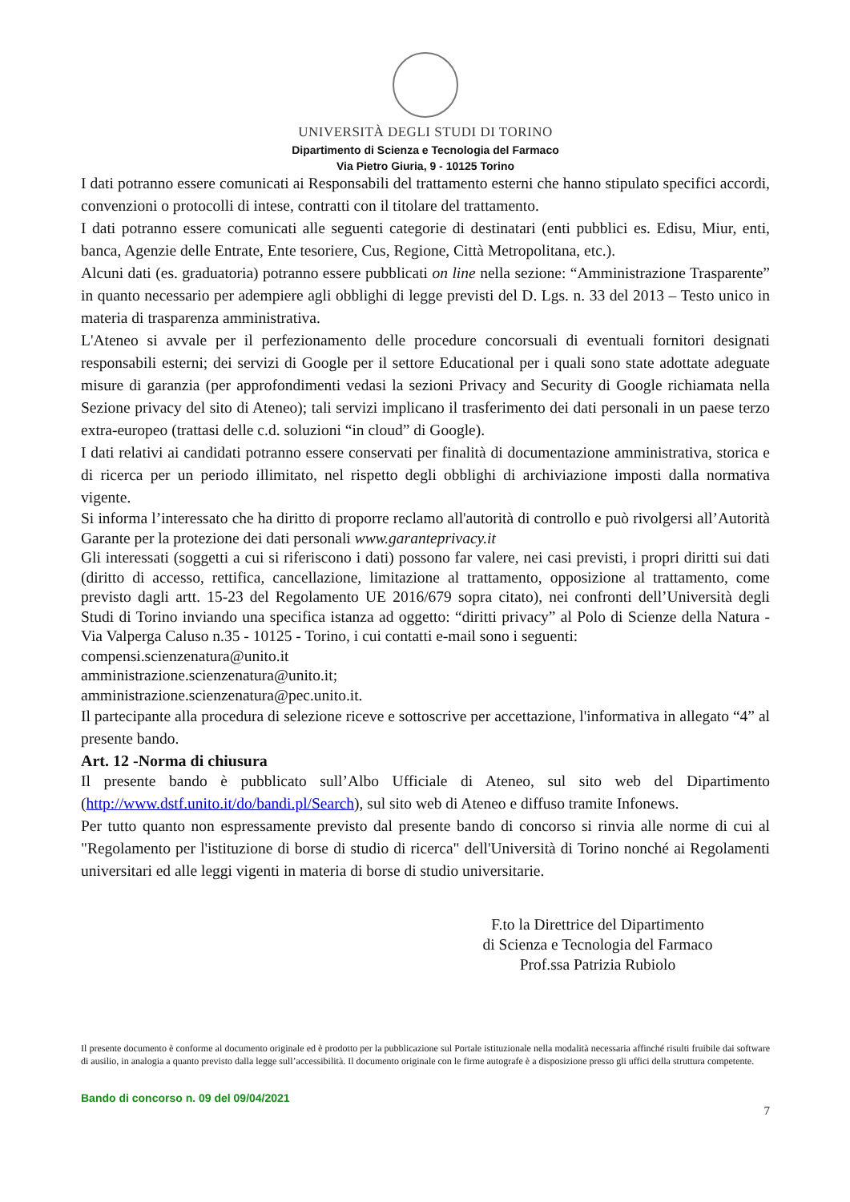UNIVERSITÀ DEGLI STUDI DI TORINO
Dipartimento di Scienza e Tecnologia del Farmaco
Via Pietro Giuria, 9 - 10125 Torino
I dati potranno essere comunicati ai Responsabili del trattamento esterni che hanno stipulato specifici accordi, convenzioni o protocolli di intese, contratti con il titolare del trattamento.
I dati potranno essere comunicati alle seguenti categorie di destinatari (enti pubblici es. Edisu, Miur, enti, banca, Agenzie delle Entrate, Ente tesoriere, Cus, Regione, Città Metropolitana, etc.).
Alcuni dati (es. graduatoria) potranno essere pubblicati on line nella sezione: “Amministrazione Trasparente” in quanto necessario per adempiere agli obblighi di legge previsti del D. Lgs. n. 33 del 2013 – Testo unico in materia di trasparenza amministrativa.
L'Ateneo si avvale per il perfezionamento delle procedure concorsuali di eventuali fornitori designati responsabili esterni; dei servizi di Google per il settore Educational per i quali sono state adottate adeguate misure di garanzia (per approfondimenti vedasi la sezioni Privacy and Security di Google richiamata nella Sezione privacy del sito di Ateneo); tali servizi implicano il trasferimento dei dati personali in un paese terzo extra-europeo (trattasi delle c.d. soluzioni “in cloud” di Google).
I dati relativi ai candidati potranno essere conservati per finalità di documentazione amministrativa, storica e di ricerca per un periodo illimitato, nel rispetto degli obblighi di archiviazione imposti dalla normativa vigente.
Si informa l’interessato che ha diritto di proporre reclamo all'autorità di controllo e può rivolgersi all’Autorità Garante per la protezione dei dati personali www.garanteprivacy.it
Gli interessati (soggetti a cui si riferiscono i dati) possono far valere, nei casi previsti, i propri diritti sui dati (diritto di accesso, rettifica, cancellazione, limitazione al trattamento, opposizione al trattamento, come previsto dagli artt. 15-23 del Regolamento UE 2016/679 sopra citato), nei confronti dell’Università degli Studi di Torino inviando una specifica istanza ad oggetto: “diritti privacy” al Polo di Scienze della Natura - Via Valperga Caluso n.35 - 10125 - Torino, i cui contatti e-mail sono i seguenti:
compensi.scienzenatura@unito.it
amministrazione.scienzenatura@unito.it;
amministrazione.scienzenatura@pec.unito.it.
Il partecipante alla procedura di selezione riceve e sottoscrive per accettazione, l'informativa in allegato “4” al presente bando.
Art. 12 -Norma di chiusura
Il presente bando è pubblicato sull’Albo Ufficiale di Ateneo, sul sito web del Dipartimento (http://www.dstf.unito.it/do/bandi.pl/Search), sul sito web di Ateneo e diffuso tramite Infonews.
Per tutto quanto non espressamente previsto dal presente bando di concorso si rinvia alle norme di cui al "Regolamento per l'istituzione di borse di studio di ricerca" dell'Università di Torino nonché ai Regolamenti universitari ed alle leggi vigenti in materia di borse di studio universitarie.
F.to la Direttrice del Dipartimento
di Scienza e Tecnologia del Farmaco
Prof.ssa Patrizia Rubiolo
Il presente documento è conforme al documento originale ed è prodotto per la pubblicazione sul Portale istituzionale nella modalità necessaria affinché risulti fruibile dai software di ausilio, in analogia a quanto previsto dalla legge sull’accessibilità. Il documento originale con le firme autografe è a disposizione presso gli uffici della struttura competente.
Bando di concorso n. 09 del 09/04/2021
7